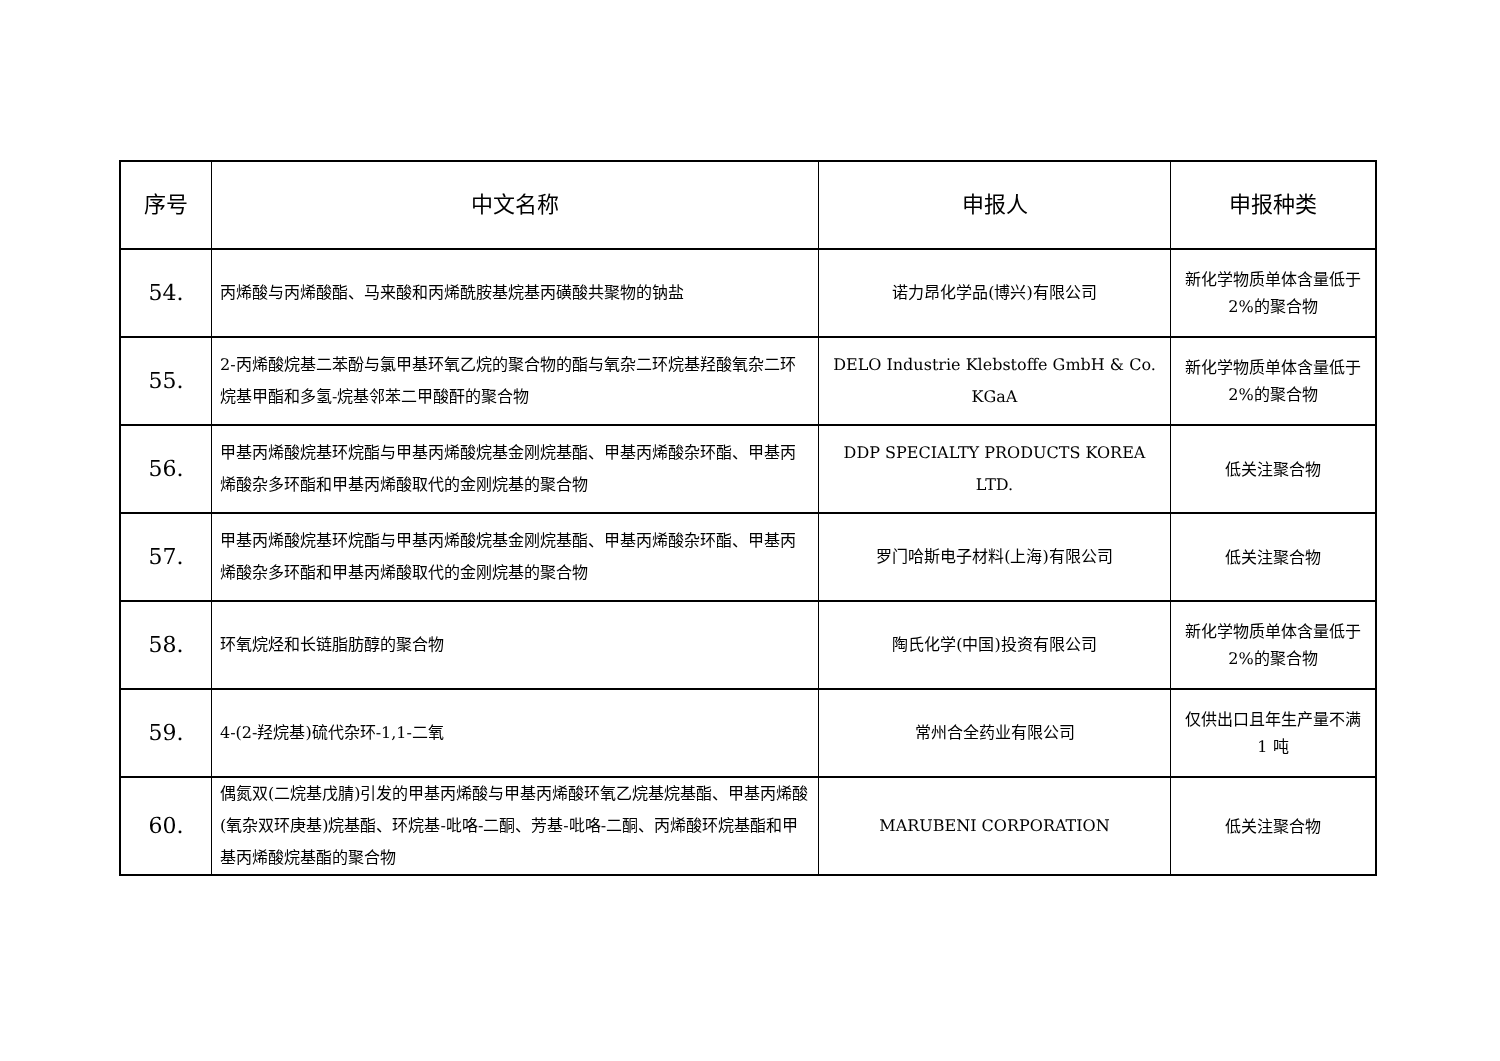| 序号 | 中文名称 | 申报人 | 申报种类 |
| --- | --- | --- | --- |
| 54. | 丙烯酸与丙烯酸酯、马来酸和丙烯酰胺基烷基丙磺酸共聚物的钠盐 | 诺力昂化学品(博兴)有限公司 | 新化学物质单体含量低于 2%的聚合物 |
| 55. | 2-丙烯酸烷基二苯酚与氯甲基环氧乙烷的聚合物的酯与氧杂二环烷基羟酸氧杂二环烷基甲酯和多氢-烷基邻苯二甲酸酐的聚合物 | DELO Industrie Klebstoffe GmbH & Co. KGaA | 新化学物质单体含量低于 2%的聚合物 |
| 56. | 甲基丙烯酸烷基环烷酯与甲基丙烯酸烷基金刚烷基酯、甲基丙烯酸杂环酯、甲基丙烯酸杂多环酯和甲基丙烯酸取代的金刚烷基的聚合物 | DDP SPECIALTY PRODUCTS KOREA LTD. | 低关注聚合物 |
| 57. | 甲基丙烯酸烷基环烷酯与甲基丙烯酸烷基金刚烷基酯、甲基丙烯酸杂环酯、甲基丙烯酸杂多环酯和甲基丙烯酸取代的金刚烷基的聚合物 | 罗门哈斯电子材料(上海)有限公司 | 低关注聚合物 |
| 58. | 环氧烷烃和长链脂肪醇的聚合物 | 陶氏化学(中国)投资有限公司 | 新化学物质单体含量低于 2%的聚合物 |
| 59. | 4-(2-羟烷基)硫代杂环-1,1-二氧 | 常州合全药业有限公司 | 仅供出口且年生产量不满 1 吨 |
| 60. | 偶氮双(二烷基戊腈)引发的甲基丙烯酸与甲基丙烯酸环氧乙烷基烷基酯、甲基丙烯酸(氧杂双环庚基)烷基酯、环烷基-吡咯-二酮、芳基-吡咯-二酮、丙烯酸环烷基酯和甲基丙烯酸烷基酯的聚合物 | MARUBENI CORPORATION | 低关注聚合物 |